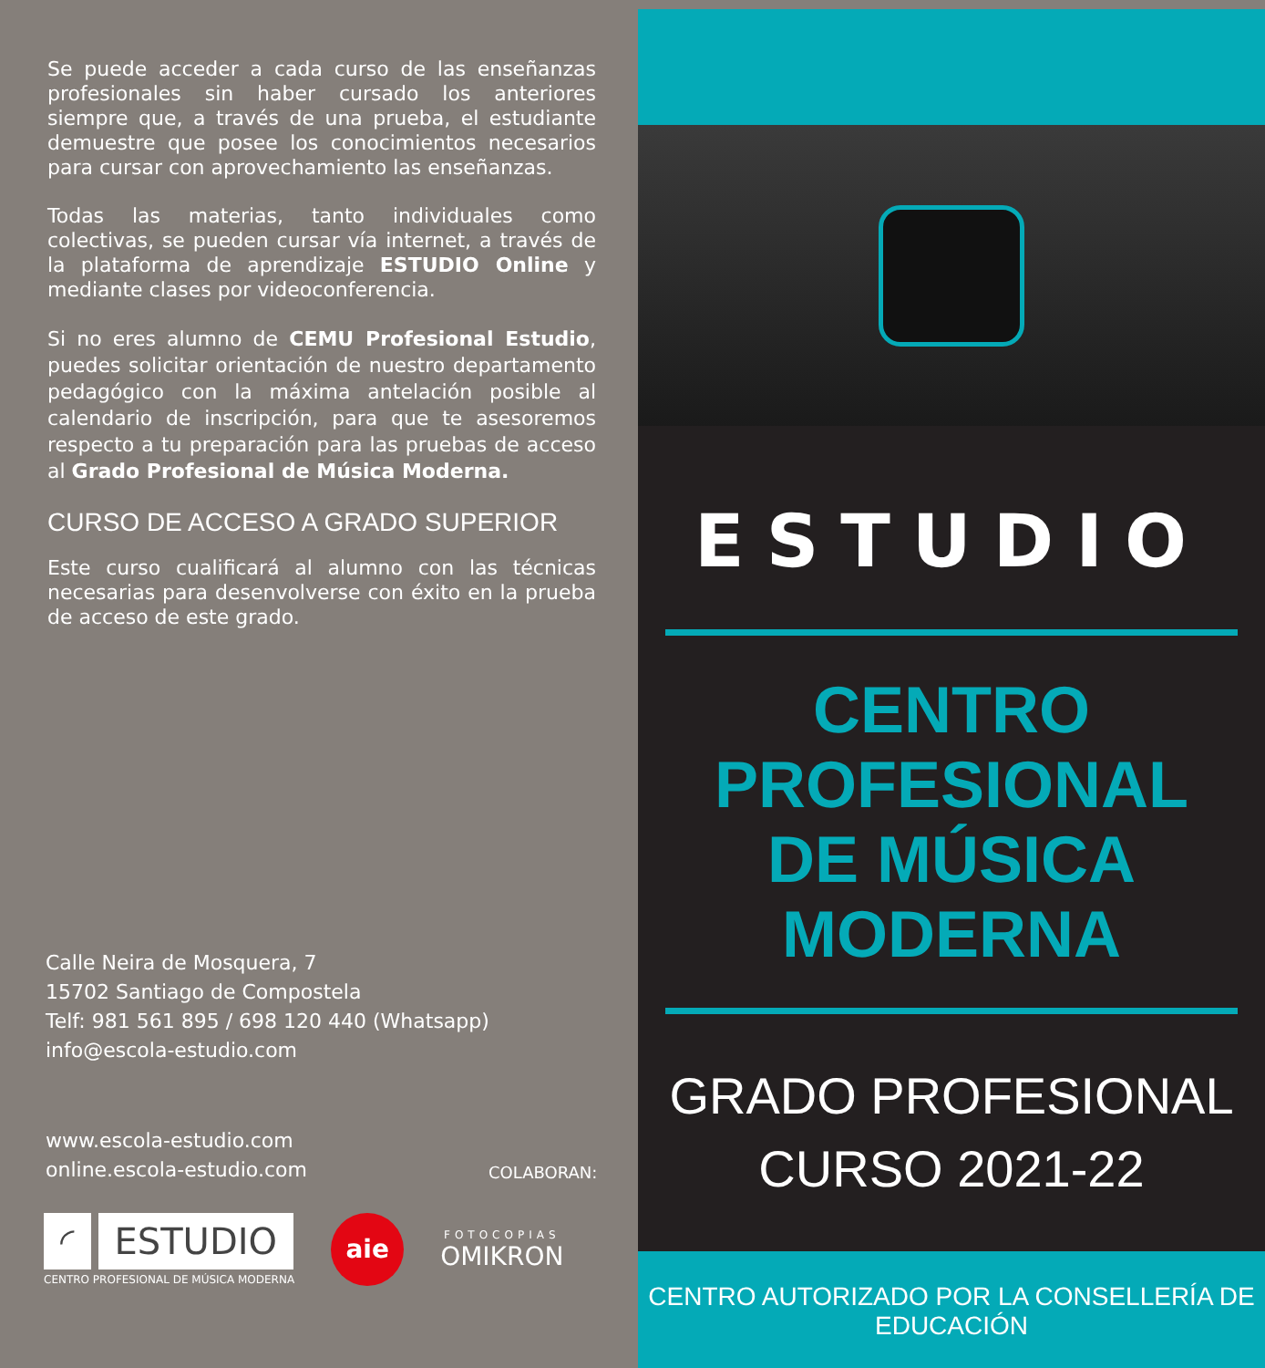Se puede acceder a cada curso de las enseñanzas profesionales sin haber cursado los anteriores siempre que, a través de una prueba, el estudiante demuestre que posee los conocimientos necesarios para cursar con aprovechamiento las enseñanzas.
Todas las materias, tanto individuales como colectivas, se pueden cursar vía internet, a través de la plataforma de aprendizaje ESTUDIO Online y mediante clases por videoconferencia.
Si no eres alumno de CEMU Profesional Estudio, puedes solicitar orientación de nuestro departamento pedagógico con la máxima antelación posible al calendario de inscripción, para que te asesoremos respecto a tu preparación para las pruebas de acceso al Grado Profesional de Música Moderna.
CURSO DE ACCESO A GRADO SUPERIOR
Este curso cualificará al alumno con las técnicas necesarias para desenvolverse con éxito en la prueba de acceso de este grado.
Calle Neira de Mosquera, 7
15702 Santiago de Compostela
Telf: 981 561 895 / 698 120 440 (Whatsapp)
info@escola-estudio.com
www.escola-estudio.com
online.escola-estudio.com
COLABORAN:
◜ ESTUDIO
CENTRO PROFESIONAL DE MÚSICA MODERNA
aie
FOTOCOPIAS
OMIKRON
ESTUDIO
CENTRO PROFESIONAL
DE MÚSICA MODERNA
GRADO PROFESIONAL
CURSO 2021-22
CENTRO AUTORIZADO POR LA CONSELLERÍA DE EDUCACIÓN